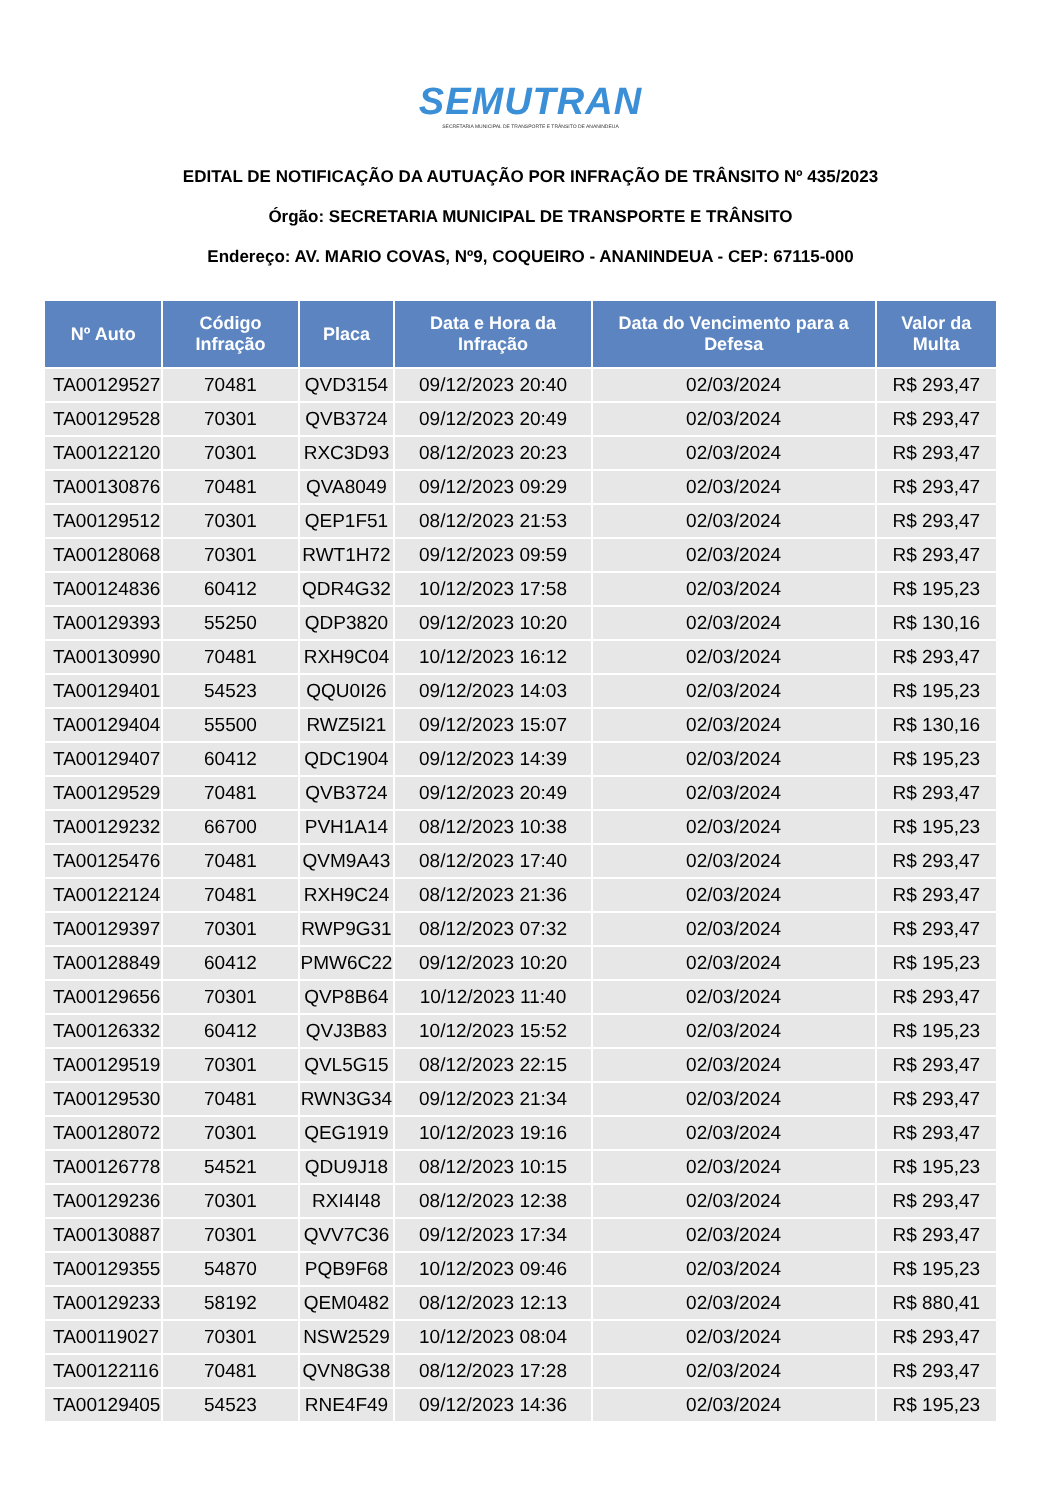SEMUTRAN
SECRETARIA MUNICIPAL DE TRANSPORTE E TRÂNSITO DE ANANINDEUA
EDITAL DE NOTIFICAÇÃO DA AUTUAÇÃO POR INFRAÇÃO DE TRÂNSITO Nº 435/2023
Órgão: SECRETARIA MUNICIPAL DE TRANSPORTE E TRÂNSITO
Endereço: AV. MARIO COVAS, Nº9, COQUEIRO - ANANINDEUA - CEP: 67115-000
| Nº Auto | Código Infração | Placa | Data e Hora da Infração | Data do Vencimento para a Defesa | Valor da Multa |
| --- | --- | --- | --- | --- | --- |
| TA00129527 | 70481 | QVD3154 | 09/12/2023 20:40 | 02/03/2024 | R$ 293,47 |
| TA00129528 | 70301 | QVB3724 | 09/12/2023 20:49 | 02/03/2024 | R$ 293,47 |
| TA00122120 | 70301 | RXC3D93 | 08/12/2023 20:23 | 02/03/2024 | R$ 293,47 |
| TA00130876 | 70481 | QVA8049 | 09/12/2023 09:29 | 02/03/2024 | R$ 293,47 |
| TA00129512 | 70301 | QEP1F51 | 08/12/2023 21:53 | 02/03/2024 | R$ 293,47 |
| TA00128068 | 70301 | RWT1H72 | 09/12/2023 09:59 | 02/03/2024 | R$ 293,47 |
| TA00124836 | 60412 | QDR4G32 | 10/12/2023 17:58 | 02/03/2024 | R$ 195,23 |
| TA00129393 | 55250 | QDP3820 | 09/12/2023 10:20 | 02/03/2024 | R$ 130,16 |
| TA00130990 | 70481 | RXH9C04 | 10/12/2023 16:12 | 02/03/2024 | R$ 293,47 |
| TA00129401 | 54523 | QQU0I26 | 09/12/2023 14:03 | 02/03/2024 | R$ 195,23 |
| TA00129404 | 55500 | RWZ5I21 | 09/12/2023 15:07 | 02/03/2024 | R$ 130,16 |
| TA00129407 | 60412 | QDC1904 | 09/12/2023 14:39 | 02/03/2024 | R$ 195,23 |
| TA00129529 | 70481 | QVB3724 | 09/12/2023 20:49 | 02/03/2024 | R$ 293,47 |
| TA00129232 | 66700 | PVH1A14 | 08/12/2023 10:38 | 02/03/2024 | R$ 195,23 |
| TA00125476 | 70481 | QVM9A43 | 08/12/2023 17:40 | 02/03/2024 | R$ 293,47 |
| TA00122124 | 70481 | RXH9C24 | 08/12/2023 21:36 | 02/03/2024 | R$ 293,47 |
| TA00129397 | 70301 | RWP9G31 | 08/12/2023 07:32 | 02/03/2024 | R$ 293,47 |
| TA00128849 | 60412 | PMW6C22 | 09/12/2023 10:20 | 02/03/2024 | R$ 195,23 |
| TA00129656 | 70301 | QVP8B64 | 10/12/2023 11:40 | 02/03/2024 | R$ 293,47 |
| TA00126332 | 60412 | QVJ3B83 | 10/12/2023 15:52 | 02/03/2024 | R$ 195,23 |
| TA00129519 | 70301 | QVL5G15 | 08/12/2023 22:15 | 02/03/2024 | R$ 293,47 |
| TA00129530 | 70481 | RWN3G34 | 09/12/2023 21:34 | 02/03/2024 | R$ 293,47 |
| TA00128072 | 70301 | QEG1919 | 10/12/2023 19:16 | 02/03/2024 | R$ 293,47 |
| TA00126778 | 54521 | QDU9J18 | 08/12/2023 10:15 | 02/03/2024 | R$ 195,23 |
| TA00129236 | 70301 | RXI4I48 | 08/12/2023 12:38 | 02/03/2024 | R$ 293,47 |
| TA00130887 | 70301 | QVV7C36 | 09/12/2023 17:34 | 02/03/2024 | R$ 293,47 |
| TA00129355 | 54870 | PQB9F68 | 10/12/2023 09:46 | 02/03/2024 | R$ 195,23 |
| TA00129233 | 58192 | QEM0482 | 08/12/2023 12:13 | 02/03/2024 | R$ 880,41 |
| TA00119027 | 70301 | NSW2529 | 10/12/2023 08:04 | 02/03/2024 | R$ 293,47 |
| TA00122116 | 70481 | QVN8G38 | 08/12/2023 17:28 | 02/03/2024 | R$ 293,47 |
| TA00129405 | 54523 | RNE4F49 | 09/12/2023 14:36 | 02/03/2024 | R$ 195,23 |